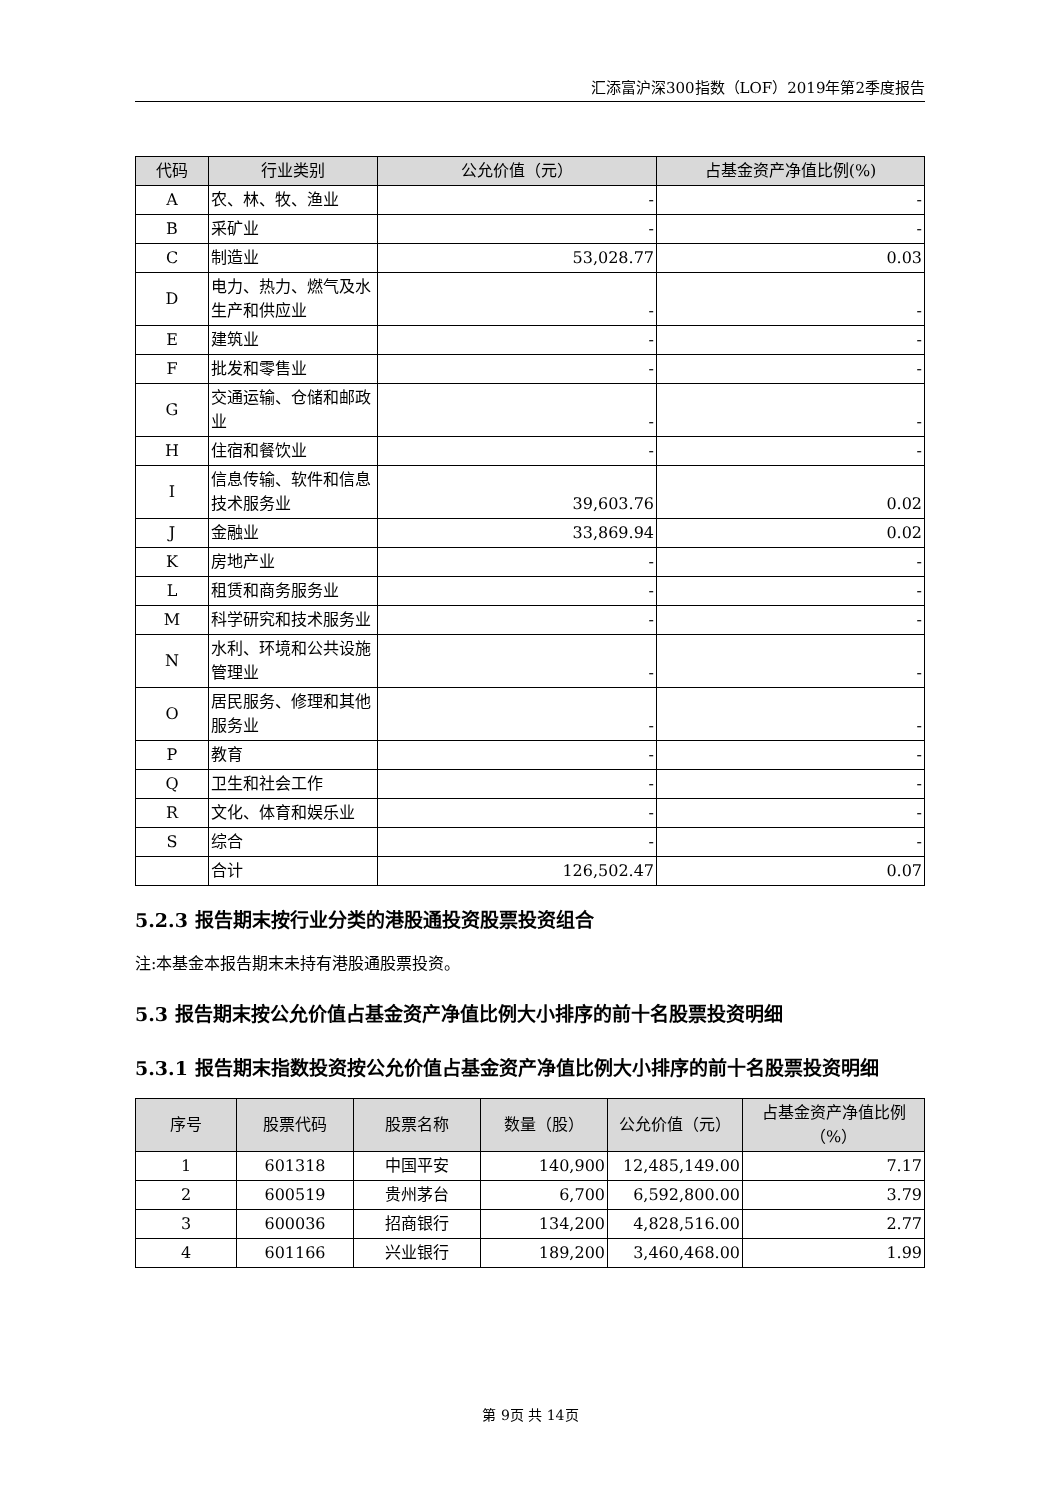汇添富沪深300指数（LOF）2019年第2季度报告
| 代码 | 行业类别 | 公允价值（元） | 占基金资产净值比例(%) |
| --- | --- | --- | --- |
| A | 农、林、牧、渔业 | - | - |
| B | 采矿业 | - | - |
| C | 制造业 | 53,028.77 | 0.03 |
| D | 电力、热力、燃气及水生产和供应业 | - | - |
| E | 建筑业 | - | - |
| F | 批发和零售业 | - | - |
| G | 交通运输、仓储和邮政业 | - | - |
| H | 住宿和餐饮业 | - | - |
| I | 信息传输、软件和信息技术服务业 | 39,603.76 | 0.02 |
| J | 金融业 | 33,869.94 | 0.02 |
| K | 房地产业 | - | - |
| L | 租赁和商务服务业 | - | - |
| M | 科学研究和技术服务业 | - | - |
| N | 水利、环境和公共设施管理业 | - | - |
| O | 居民服务、修理和其他服务业 | - | - |
| P | 教育 | - | - |
| Q | 卫生和社会工作 | - | - |
| R | 文化、体育和娱乐业 | - | - |
| S | 综合 | - | - |
| | 合计 | 126,502.47 | 0.07 |
5.2.3 报告期末按行业分类的港股通投资股票投资组合
注:本基金本报告期末未持有港股通股票投资。
5.3 报告期末按公允价值占基金资产净值比例大小排序的前十名股票投资明细
5.3.1 报告期末指数投资按公允价值占基金资产净值比例大小排序的前十名股票投资明细
| 序号 | 股票代码 | 股票名称 | 数量（股） | 公允价值（元） | 占基金资产净值比例（%） |
| --- | --- | --- | --- | --- | --- |
| 1 | 601318 | 中国平安 | 140,900 | 12,485,149.00 | 7.17 |
| 2 | 600519 | 贵州茅台 | 6,700 | 6,592,800.00 | 3.79 |
| 3 | 600036 | 招商银行 | 134,200 | 4,828,516.00 | 2.77 |
| 4 | 601166 | 兴业银行 | 189,200 | 3,460,468.00 | 1.99 |
第 9页 共 14页